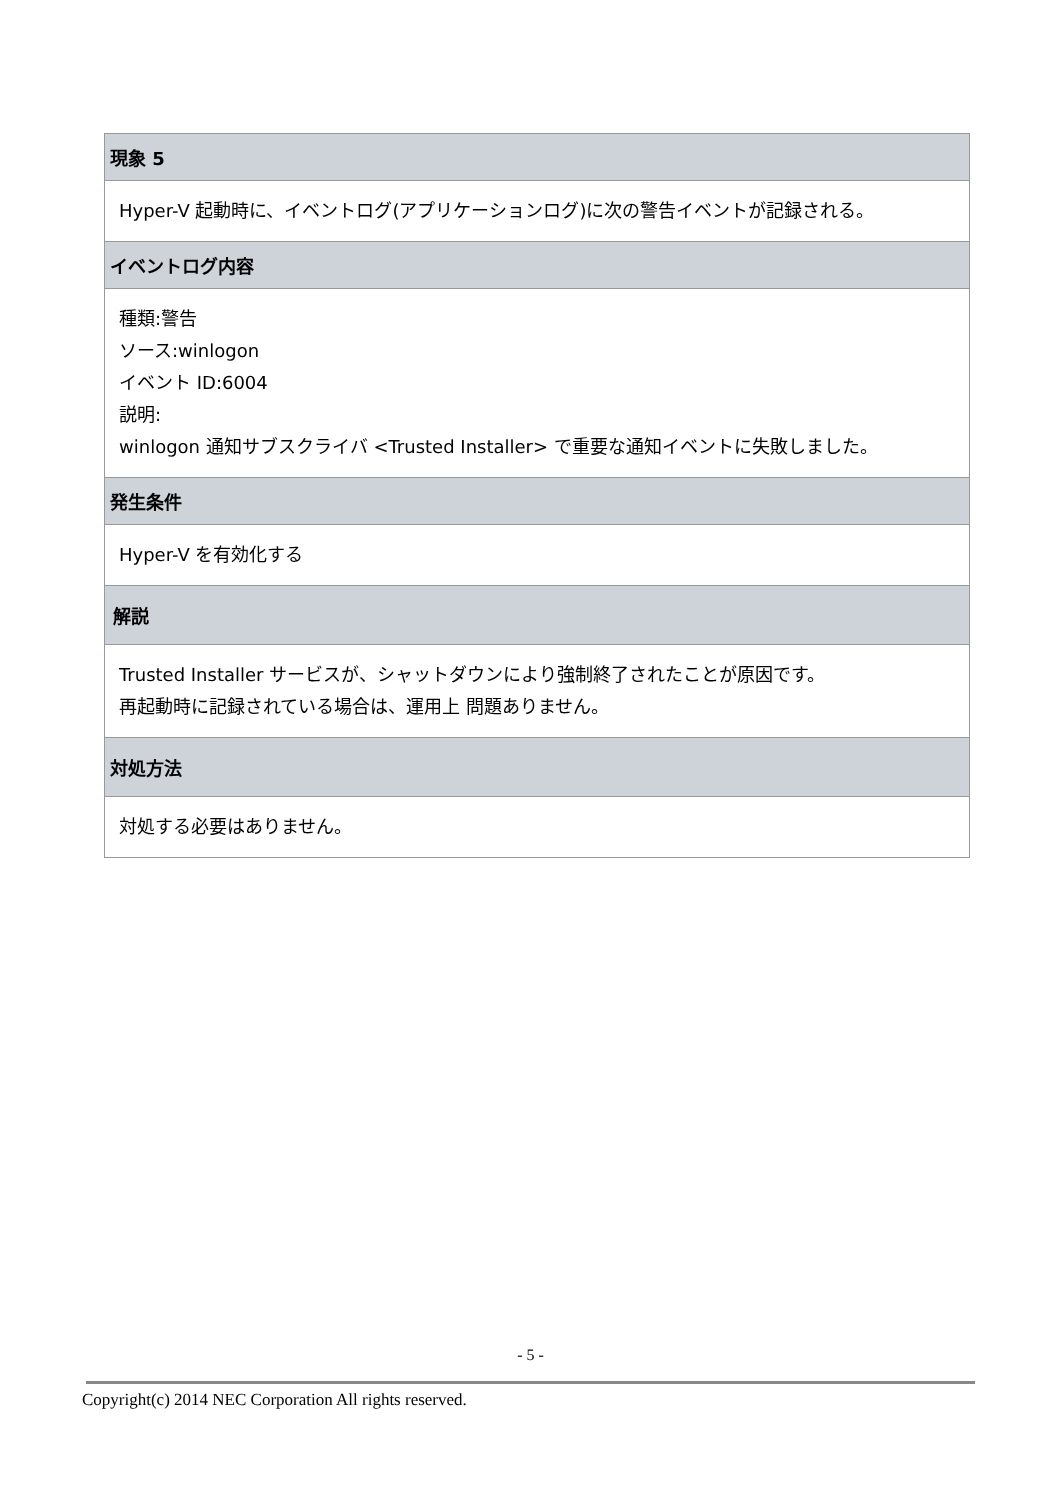| 現象 5 |
| --- |
| Hyper-V 起動時に、イベントログ(アプリケーションログ)に次の警告イベントが記録される。 |
| イベントログ内容 |
| 種類:警告 ソース:winlogon イベント ID:6004 説明: winlogon 通知サブスクライバ <Trusted Installer> で重要な通知イベントに失敗しました。 |
| 発生条件 |
| Hyper-V を有効化する |
| 解説 |
| Trusted Installer サービスが、シャットダウンにより強制終了されたことが原因です。 再起動時に記録されている場合は、運用上 問題ありません。 |
| 対処方法 |
| 対処する必要はありません。 |
- 5 -
Copyright(c) 2014 NEC Corporation All rights reserved.